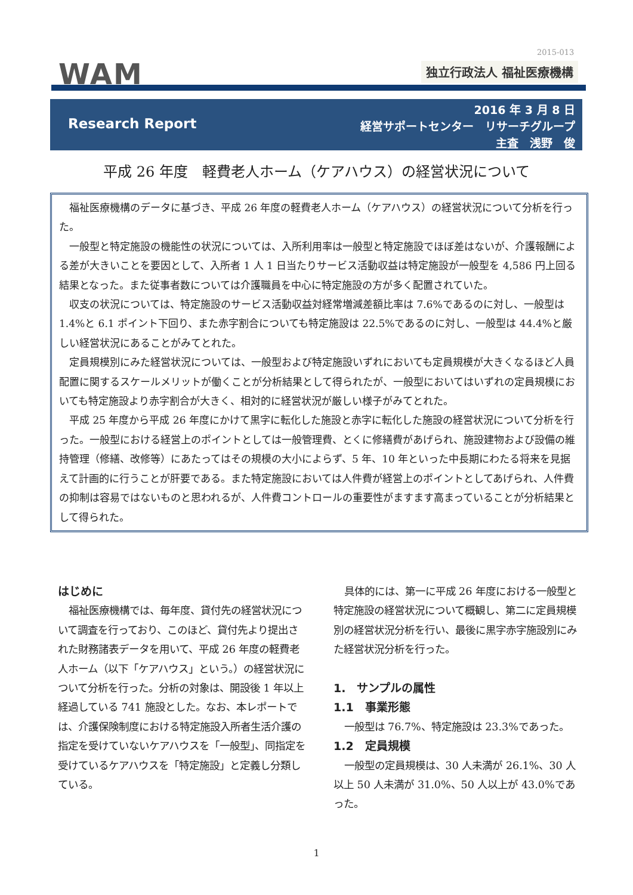2015-013
WAM 独立行政法人 福祉医療機構
Research Report
2016 年 3 月 8 日
経営サポートセンター　リサーチグループ
主査　浅野　俊
平成 26 年度　軽費老人ホーム（ケアハウス）の経営状況について
福祉医療機構のデータに基づき、平成 26 年度の軽費老人ホーム（ケアハウス）の経営状況について分析を行った。
一般型と特定施設の機能性の状況については、入所利用率は一般型と特定施設でほぼ差はないが、介護報酬による差が大きいことを要因として、入所者 1 人 1 日当たりサービス活動収益は特定施設が一般型を 4,586 円上回る結果となった。また従事者数については介護職員を中心に特定施設の方が多く配置されていた。
収支の状況については、特定施設のサービス活動収益対経常増減差額比率は 7.6%であるのに対し、一般型は 1.4%と 6.1 ポイント下回り、また赤字割合についても特定施設は 22.5%であるのに対し、一般型は 44.4%と厳しい経営状況にあることがみてとれた。
定員規模別にみた経営状況については、一般型および特定施設いずれにおいても定員規模が大きくなるほど人員配置に関するスケールメリットが働くことが分析結果として得られたが、一般型においてはいずれの定員規模においても特定施設より赤字割合が大きく、相対的に経営状況が厳しい様子がみてとれた。
平成 25 年度から平成 26 年度にかけて黒字に転化した施設と赤字に転化した施設の経営状況について分析を行った。一般型における経営上のポイントとしては一般管理費、とくに修繕費があげられ、施設建物および設備の維持管理（修繕、改修等）にあたってはその規模の大小によらず、5 年、10 年といった中長期にわたる将来を見据えて計画的に行うことが肝要である。また特定施設においては人件費が経営上のポイントとしてあげられ、人件費の抑制は容易ではないものと思われるが、人件費コントロールの重要性がますます高まっていることが分析結果として得られた。
はじめに
福祉医療機構では、毎年度、貸付先の経営状況について調査を行っており、このほど、貸付先より提出された財務諸表データを用いて、平成 26 年度の軽費老人ホーム（以下「ケアハウス」という。）の経営状況について分析を行った。分析の対象は、開設後 1 年以上経過している 741 施設とした。なお、本レポートでは、介護保険制度における特定施設入所者生活介護の指定を受けていないケアハウスを「一般型」、同指定を受けているケアハウスを「特定施設」と定義し分類している。
具体的には、第一に平成 26 年度における一般型と特定施設の経営状況について概観し、第二に定員規模別の経営状況分析を行い、最後に黒字赤字施設別にみた経営状況分析を行った。
1.　サンプルの属性
1.1　事業形態
一般型は 76.7%、特定施設は 23.3%であった。
1.2　定員規模
一般型の定員規模は、30 人未満が 26.1%、30 人以上 50 人未満が 31.0%、50 人以上が 43.0%であった。
1